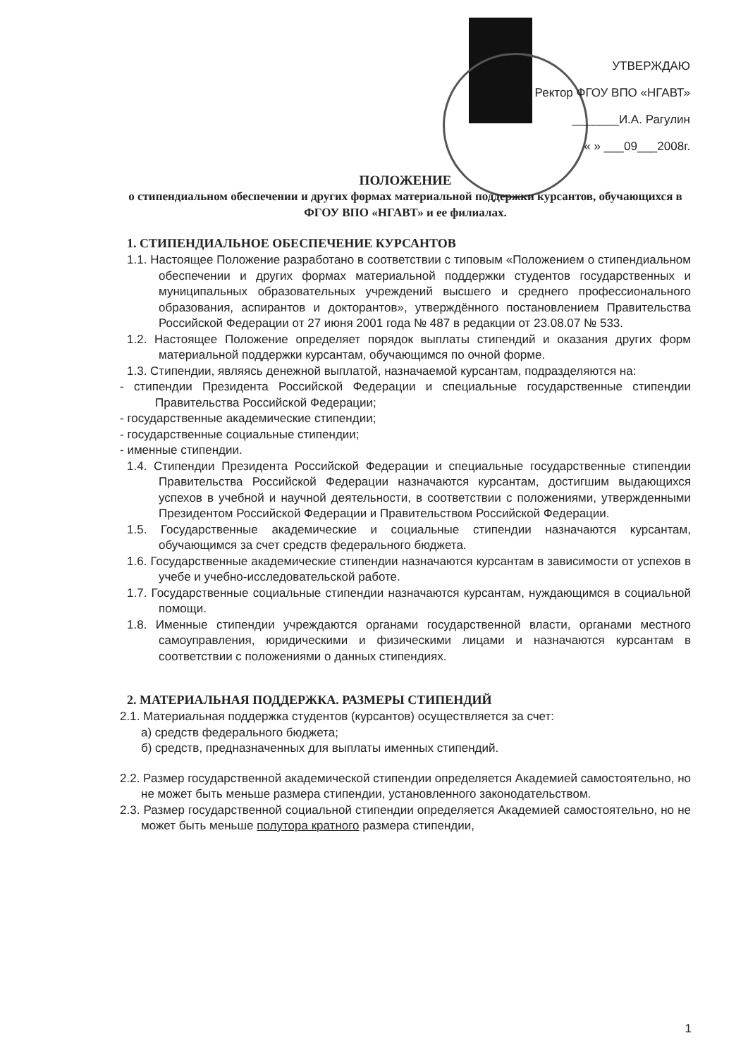УТВЕРЖДАЮ
Ректор ФГОУ ВПО «НГАВТ»
_______И.А. Рагулин
« » ___09___2008г.
ПОЛОЖЕНИЕ
о стипендиальном обеспечении и других формах материальной поддержки курсантов, обучающихся в ФГОУ ВПО «НГАВТ» и ее филиалах.
1. СТИПЕНДИАЛЬНОЕ ОБЕСПЕЧЕНИЕ КУРСАНТОВ
1.1. Настоящее Положение разработано в соответствии с типовым «Положением о стипендиальном обеспечении и других формах материальной поддержки студентов государственных и муниципальных образовательных учреждений высшего и среднего профессионального образования, аспирантов и докторантов», утверждённого постановлением Правительства Российской Федерации от 27 июня 2001 года № 487 в редакции от 23.08.07 № 533.
1.2. Настоящее Положение определяет порядок выплаты стипендий и оказания других форм материальной поддержки курсантам, обучающимся по очной форме.
1.3. Стипендии, являясь денежной выплатой, назначаемой курсантам, подразделяются на:
- стипендии Президента Российской Федерации и специальные государственные стипендии Правительства Российской Федерации;
- государственные академические стипендии;
- государственные социальные стипендии;
- именные стипендии.
1.4. Стипендии Президента Российской Федерации и специальные государственные стипендии Правительства Российской Федерации назначаются курсантам, достигшим выдающихся успехов в учебной и научной деятельности, в соответствии с положениями, утвержденными Президентом Российской Федерации и Правительством Российской Федерации.
1.5. Государственные академические и социальные стипендии назначаются курсантам, обучающимся за счет средств федерального бюджета.
1.6. Государственные академические стипендии назначаются курсантам в зависимости от успехов в учебе и учебно-исследовательской работе.
1.7. Государственные социальные стипендии назначаются курсантам, нуждающимся в социальной помощи.
1.8. Именные стипендии учреждаются органами государственной власти, органами местного самоуправления, юридическими и физическими лицами и назначаются курсантам в соответствии с положениями о данных стипендиях.
2. МАТЕРИАЛЬНАЯ ПОДДЕРЖКА. РАЗМЕРЫ СТИПЕНДИЙ
2.1. Материальная поддержка студентов (курсантов) осуществляется за счет:
а) средств федерального бюджета;
б) средств, предназначенных для выплаты именных стипендий.
2.2. Размер государственной академической стипендии определяется Академией самостоятельно, но не может быть меньше размера стипендии, установленного законодательством.
2.3. Размер государственной социальной стипендии определяется Академией самостоятельно, но не может быть меньше полутора кратного размера стипендии,
1